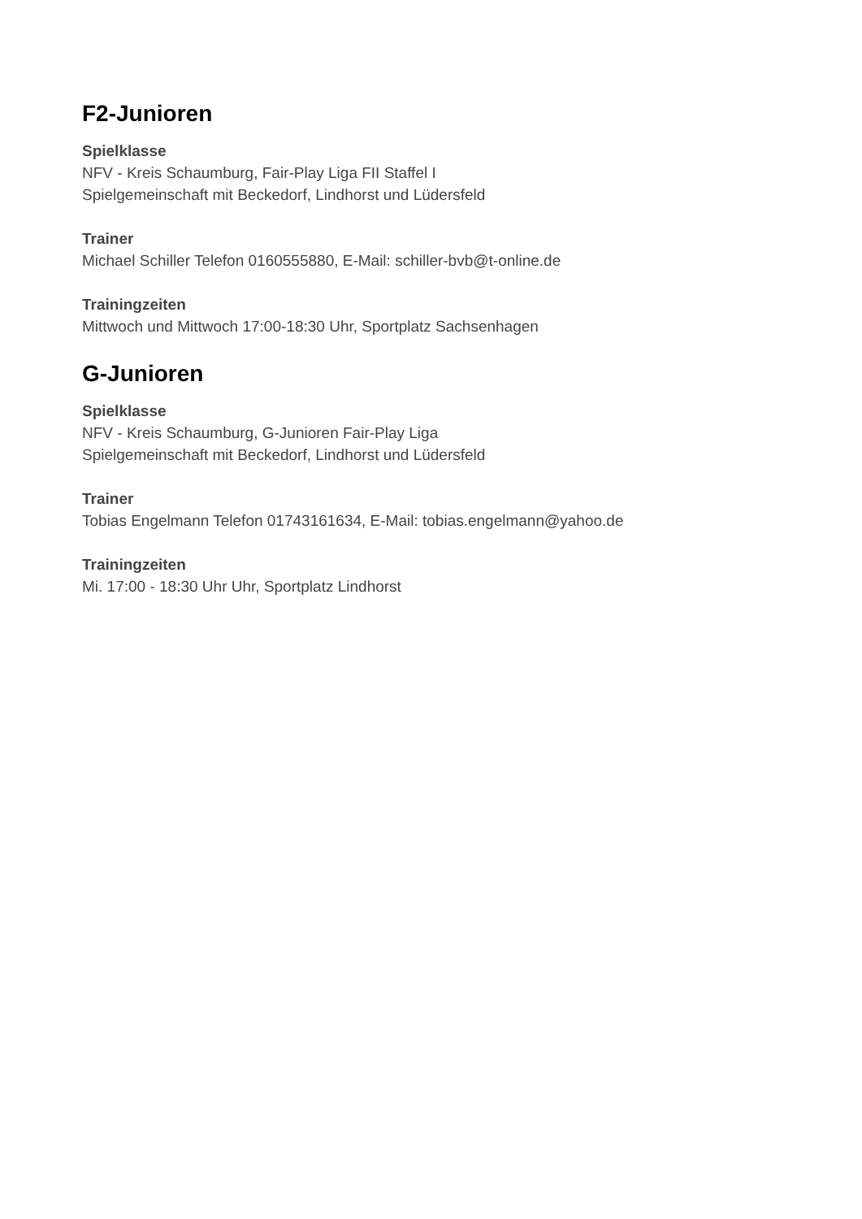F2-Junioren
Spielklasse
NFV - Kreis Schaumburg, Fair-Play Liga FII Staffel I
Spielgemeinschaft mit Beckedorf, Lindhorst und Lüdersfeld
Trainer
Michael Schiller Telefon 0160555880, E-Mail: schiller-bvb@t-online.de
Trainingzeiten
Mittwoch und Mittwoch 17:00-18:30 Uhr, Sportplatz Sachsenhagen
G-Junioren
Spielklasse
NFV - Kreis Schaumburg, G-Junioren Fair-Play Liga
Spielgemeinschaft mit Beckedorf, Lindhorst und Lüdersfeld
Trainer
Tobias Engelmann Telefon 01743161634, E-Mail: tobias.engelmann@yahoo.de
Trainingzeiten
Mi. 17:00 - 18:30 Uhr Uhr, Sportplatz Lindhorst